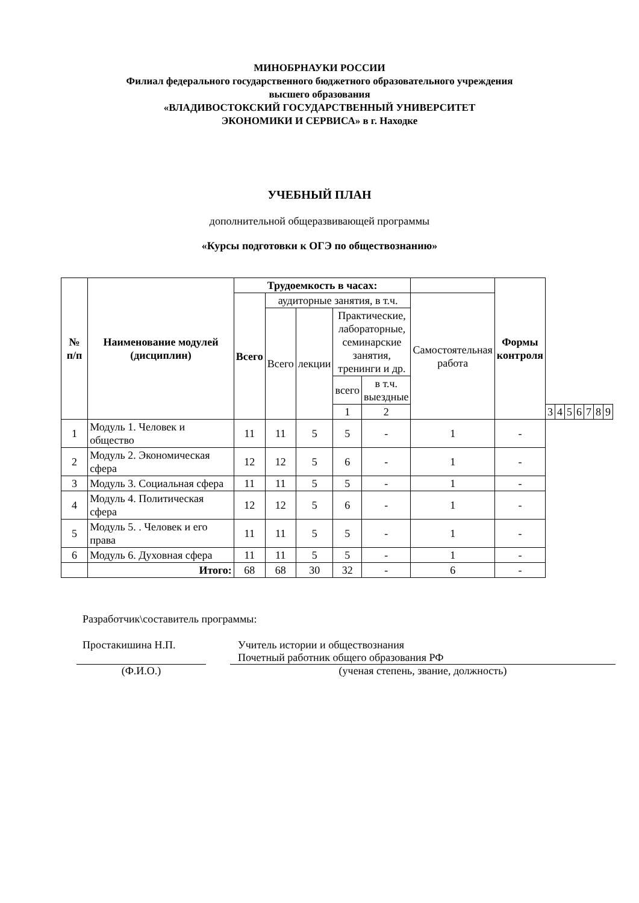МИНОБРНАУКИ РОССИИ
Филиал федерального государственного бюджетного образовательного учреждения
высшего образования
«ВЛАДИВОСТОКСКИЙ ГОСУДАРСТВЕННЫЙ УНИВЕРСИТЕТ
ЭКОНОМИКИ И СЕРВИСА» в г. Находке
УЧЕБНЫЙ ПЛАН
дополнительной общеразвивающей программы
«Курсы подготовки к ОГЭ по обществознанию»
| № п/п | Наименование модулей (дисциплин) | Трудоемкость в часах: | | | | | | Формы контроля | | | | | | | |
| --- | --- | --- | --- | --- | --- | --- | --- | --- | --- | --- | --- | --- | --- | --- | --- |
| | | Всего | аудиторные занятия, в т.ч. | | | | Самостоятельная работа | | | | | | | | |
| | | | Всего | лекции | Практические, лабораторные, семинарские занятия, тренинги и др. | | | | | | | | | | |
| | | | | | всего | в т.ч. выездные | | | | | | | | | |
| | | | | | 1 | 2 | | | 3 | 4 | 5 | 6 | 7 | 8 | 9 |
| 1 | Модуль 1. Человек и общество | 11 | 11 | 5 | 5 | - | 1 | - | | | | | | | |
| 2 | Модуль 2. Экономическая сфера | 12 | 12 | 5 | 6 | - | 1 | - | | | | | | | |
| 3 | Модуль 3. Социальная сфера | 11 | 11 | 5 | 5 | - | 1 | - | | | | | | | |
| 4 | Модуль 4. Политическая сфера | 12 | 12 | 5 | 6 | - | 1 | - | | | | | | | |
| 5 | Модуль 5. . Человек и его права | 11 | 11 | 5 | 5 | - | 1 | - | | | | | | | |
| 6 | Модуль 6. Духовная сфера | 11 | 11 | 5 | 5 | - | 1 | - | | | | | | | |
| | Итого: | 68 | 68 | 30 | 32 | - | 6 | - | | | | | | | |
Разработчик\составитель программы:
Простакишина Н.П. Учитель истории и обществознания
Почетный работник общего образования РФ
(Ф.И.О.) (ученая степень, звание, должность)